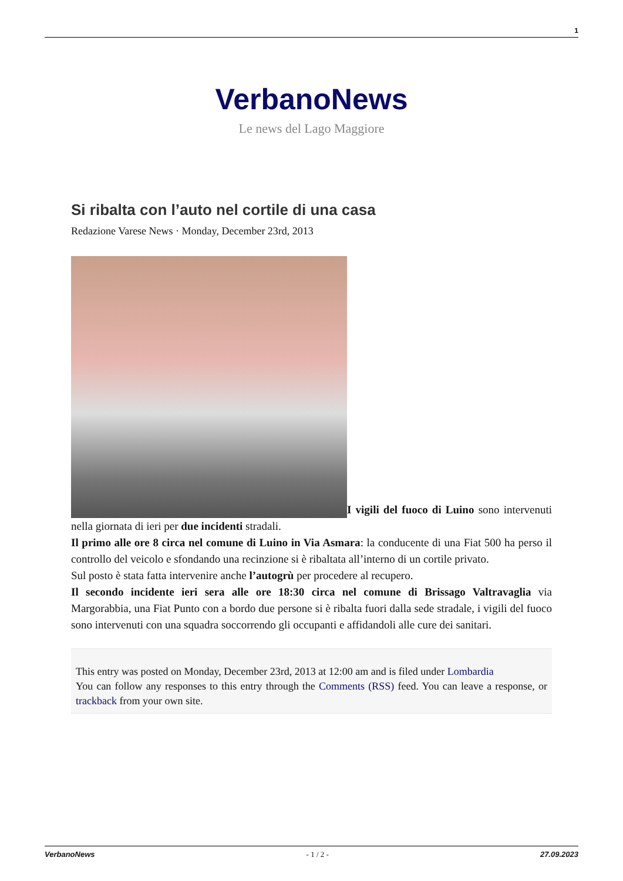1
VerbanoNews
Le news del Lago Maggiore
Si ribalta con l’auto nel cortile di una casa
Redazione Varese News · Monday, December 23rd, 2013
I vigili del fuoco di Luino sono intervenuti nella giornata di ieri per due incidenti stradali.
Il primo alle ore 8 circa nel comune di Luino in Via Asmara: la conducente di una Fiat 500 ha perso il controllo del veicolo e sfondando una recinzione si è ribaltata all’interno di un cortile privato.
Sul posto è stata fatta intervenire anche l’autogrù per procedere al recupero.
Il secondo incidente ieri sera alle ore 18:30 circa nel comune di Brissago Valtravaglia via Margorabbia, una Fiat Punto con a bordo due persone si è ribalta fuori dalla sede stradale, i vigili del fuoco sono intervenuti con una squadra soccorrendo gli occupanti e affidandoli alle cure dei sanitari.
This entry was posted on Monday, December 23rd, 2013 at 12:00 am and is filed under Lombardia
You can follow any responses to this entry through the Comments (RSS) feed. You can leave a response, or trackback from your own site.
VerbanoNews - 1 / 2 - 27.09.2023